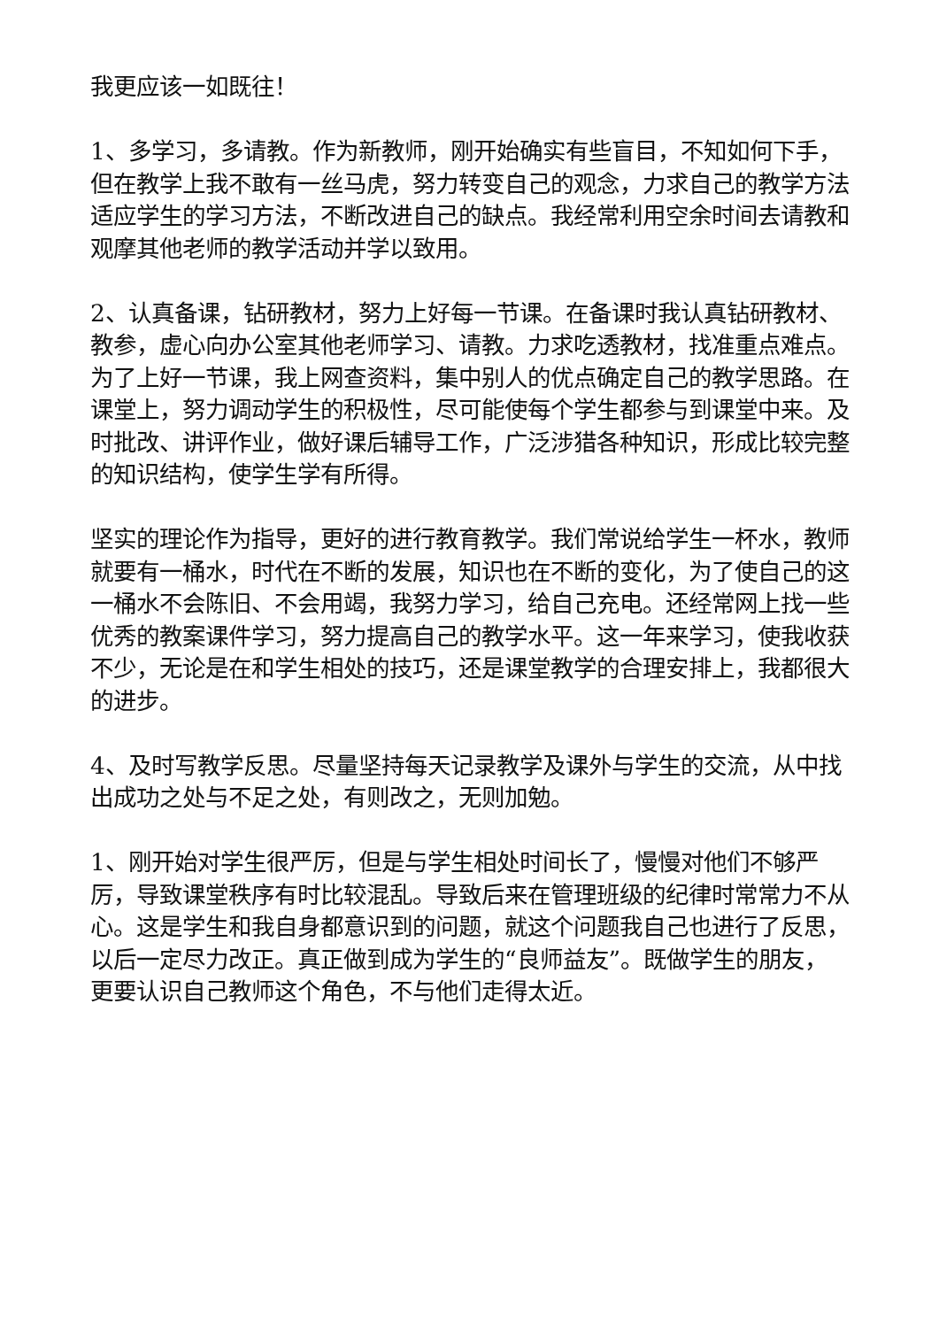我更应该一如既往！
1、多学习，多请教。作为新教师，刚开始确实有些盲目，不知如何下手，但在教学上我不敢有一丝马虎，努力转变自己的观念，力求自己的教学方法适应学生的学习方法，不断改进自己的缺点。我经常利用空余时间去请教和观摩其他老师的教学活动并学以致用。
2、认真备课，钻研教材，努力上好每一节课。在备课时我认真钻研教材、教参，虚心向办公室其他老师学习、请教。力求吃透教材，找准重点难点。为了上好一节课，我上网查资料，集中别人的优点确定自己的教学思路。在课堂上，努力调动学生的积极性，尽可能使每个学生都参与到课堂中来。及时批改、讲评作业，做好课后辅导工作，广泛涉猎各种知识，形成比较完整的知识结构，使学生学有所得。
坚实的理论作为指导，更好的进行教育教学。我们常说给学生一杯水，教师就要有一桶水，时代在不断的发展，知识也在不断的变化，为了使自己的这一桶水不会陈旧、不会用竭，我努力学习，给自己充电。还经常网上找一些优秀的教案课件学习，努力提高自己的教学水平。这一年来学习，使我收获不少，无论是在和学生相处的技巧，还是课堂教学的合理安排上，我都很大的进步。
4、及时写教学反思。尽量坚持每天记录教学及课外与学生的交流，从中找出成功之处与不足之处，有则改之，无则加勉。
1、刚开始对学生很严厉，但是与学生相处时间长了，慢慢对他们不够严厉，导致课堂秩序有时比较混乱。导致后来在管理班级的纪律时常常力不从心。这是学生和我自身都意识到的问题，就这个问题我自己也进行了反思，以后一定尽力改正。真正做到成为学生的“良师益友”。既做学生的朋友，更要认识自己教师这个角色，不与他们走得太近。